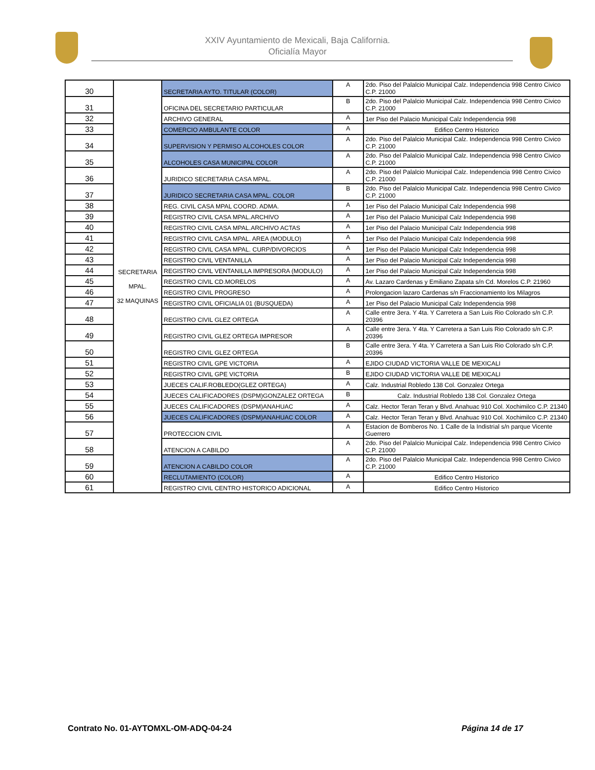XXIV Ayuntamiento de Mexicali, Baja California.
Oficialía Mayor
| 30 | SECRETARIA MPAL. 32 MAQUINAS | SECRETARIA AYTO. TITULAR (COLOR) | A | 2do. Piso del Palalcio Municipal Calz. Independencia 998 Centro Civico C.P. 21000 |
| 31 | | OFICINA DEL SECRETARIO PARTICULAR | B | 2do. Piso del Palalcio Municipal Calz. Independencia 998 Centro Civico C.P. 21000 |
| 32 | | ARCHIVO GENERAL | A | 1er Piso del Palacio Municipal Calz Independencia 998 |
| 33 | | COMERCIO AMBULANTE COLOR | A | Edifico Centro Historico |
| 34 | | SUPERVISION Y PERMISO ALCOHOLES COLOR | A | 2do. Piso del Palalcio Municipal Calz. Independencia 998 Centro Civico C.P. 21000 |
| 35 | | ALCOHOLES CASA MUNICIPAL COLOR | A | 2do. Piso del Palalcio Municipal Calz. Independencia 998 Centro Civico C.P. 21000 |
| 36 | | JURIDICO SECRETARIA CASA MPAL. | A | 2do. Piso del Palalcio Municipal Calz. Independencia 998 Centro Civico C.P. 21000 |
| 37 | | JURIDICO SECRETARIA CASA MPAL. COLOR | B | 2do. Piso del Palalcio Municipal Calz. Independencia 998 Centro Civico C.P. 21000 |
| 38 | | REG. CIVIL CASA MPAL COORD. ADMA. | A | 1er Piso del Palacio Municipal Calz Independencia 998 |
| 39 | | REGISTRO CIVIL CASA MPAL.ARCHIVO | A | 1er Piso del Palacio Municipal Calz Independencia 998 |
| 40 | | REGISTRO CIVIL CASA MPAL.ARCHIVO ACTAS | A | 1er Piso del Palacio Municipal Calz Independencia 998 |
| 41 | | REGISTRO CIVIL CASA MPAL. AREA (MODULO) | A | 1er Piso del Palacio Municipal Calz Independencia 998 |
| 42 | | REGISTRO CIVIL CASA MPAL. CURP/DIVORCIOS | A | 1er Piso del Palacio Municipal Calz Independencia 998 |
| 43 | | REGISTRO CIVIL VENTANILLA | A | 1er Piso del Palacio Municipal Calz Independencia 998 |
| 44 | | REGISTRO CIVIL VENTANILLA IMPRESORA (MODULO) | A | 1er Piso del Palacio Municipal Calz Independencia 998 |
| 45 | | REGISTRO CIVIL CD.MORELOS | A | Av. Lazaro Cardenas y Emiliano Zapata s/n Cd. Morelos C.P. 21960 |
| 46 | | REGISTRO CIVIL PROGRESO | A | Prolongacion lazaro Cardenas s/n Fraccionamiento los Milagros |
| 47 | | REGISTRO CIVIL OFICIALIA 01 (BUSQUEDA) | A | 1er Piso del Palacio Municipal Calz Independencia 998 |
| 48 | | REGISTRO CIVIL GLEZ ORTEGA | A | Calle entre 3era. Y 4ta. Y Carretera a San Luis Rio Colorado s/n C.P. 20396 |
| 49 | | REGISTRO CIVIL GLEZ ORTEGA IMPRESOR | A | Calle entre 3era. Y 4ta. Y Carretera a San Luis Rio Colorado s/n C.P. 20396 |
| 50 | | REGISTRO CIVIL GLEZ ORTEGA | B | Calle entre 3era. Y 4ta. Y Carretera a San Luis Rio Colorado s/n C.P. 20396 |
| 51 | | REGISTRO CIVIL GPE VICTORIA | A | EJIDO CIUDAD VICTORIA VALLE DE MEXICALI |
| 52 | | REGISTRO CIVIL GPE VICTORIA | B | EJIDO CIUDAD VICTORIA VALLE DE MEXICALI |
| 53 | | JUECES CALIF.ROBLEDO(GLEZ ORTEGA) | A | Calz. Industrial Robledo 138 Col. Gonzalez Ortega |
| 54 | | JUECES CALIFICADORES (DSPM)GONZALEZ ORTEGA | B | Calz. Industrial Robledo 138 Col. Gonzalez Ortega |
| 55 | | JUECES CALIFICADORES (DSPM)ANAHUAC | A | Calz. Hector Teran Teran y Blvd. Anahuac 910 Col. Xochimilco C.P. 21340 |
| 56 | | JUECES CALIFICADORES (DSPM)ANAHUAC COLOR | A | Calz. Hector Teran Teran y Blvd. Anahuac 910 Col. Xochimilco C.P. 21340 |
| 57 | | PROTECCION CIVIL | A | Estacion de Bomberos No. 1 Calle de la Indistrial s/n parque Vicente Guerrero |
| 58 | | ATENCION A CABILDO | A | 2do. Piso del Palalcio Municipal Calz. Independencia 998 Centro Civico C.P. 21000 |
| 59 | | ATENCION A CABILDO COLOR | A | 2do. Piso del Palalcio Municipal Calz. Independencia 998 Centro Civico C.P. 21000 |
| 60 | | RECLUTAMIENTO (COLOR) | A | Edifico Centro Historico |
| 61 | | REGISTRO CIVIL CENTRO HISTORICO ADICIONAL | A | Edifico Centro Historico |
Contrato No. 01-AYTOMXL-OM-ADQ-04-24 Página 14 de 17